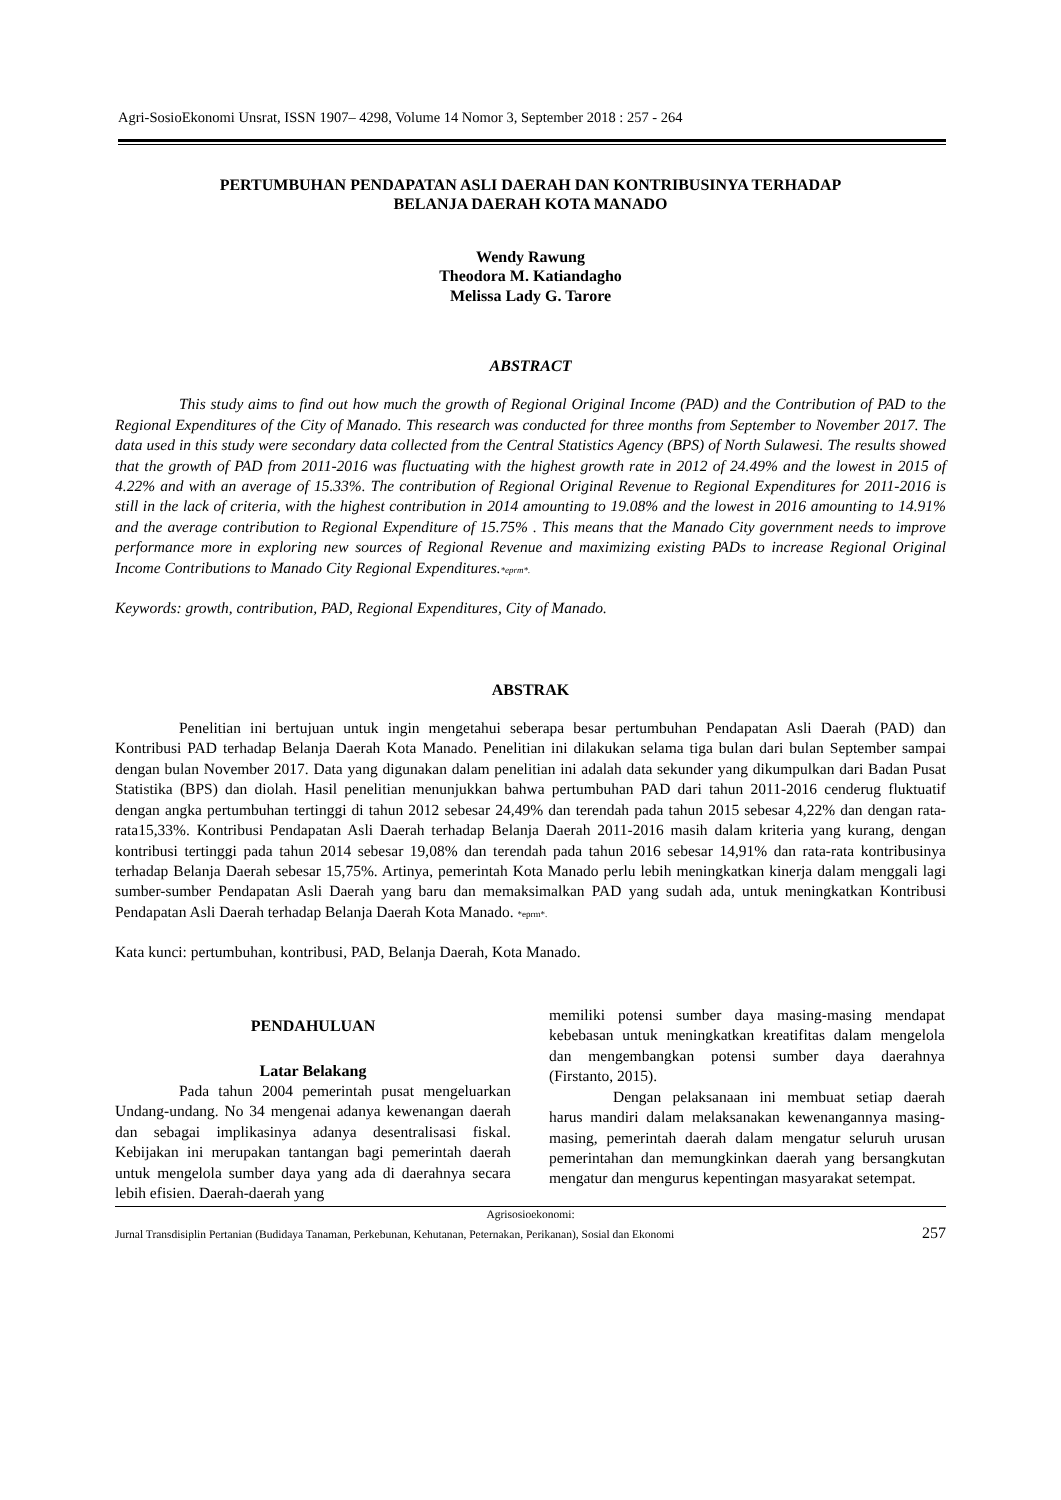Agri-SosioEkonomi Unsrat, ISSN 1907– 4298, Volume 14 Nomor 3, September 2018 : 257 - 264
PERTUMBUHAN PENDAPATAN ASLI DAERAH DAN KONTRIBUSINYA TERHADAP
BELANJA DAERAH KOTA MANADO
Wendy Rawung
Theodora M. Katiandagho
Melissa Lady G. Tarore
ABSTRACT
This study aims to find out how much the growth of Regional Original Income (PAD) and the Contribution of PAD to the Regional Expenditures of the City of Manado. This research was conducted for three months from September to November 2017. The data used in this study were secondary data collected from the Central Statistics Agency (BPS) of North Sulawesi. The results showed that the growth of PAD from 2011-2016 was fluctuating with the highest growth rate in 2012 of 24.49% and the lowest in 2015 of 4.22% and with an average of 15.33%. The contribution of Regional Original Revenue to Regional Expenditures for 2011-2016 is still in the lack of criteria, with the highest contribution in 2014 amounting to 19.08% and the lowest in 2016 amounting to 14.91% and the average contribution to Regional Expenditure of 15.75% . This means that the Manado City government needs to improve performance more in exploring new sources of Regional Revenue and maximizing existing PADs to increase Regional Original Income Contributions to Manado City Regional Expenditures.*eprm*.
Keywords: growth, contribution, PAD, Regional Expenditures, City of Manado.
ABSTRAK
Penelitian ini bertujuan untuk ingin mengetahui seberapa besar pertumbuhan Pendapatan Asli Daerah (PAD) dan Kontribusi PAD terhadap Belanja Daerah Kota Manado. Penelitian ini dilakukan selama tiga bulan dari bulan September sampai dengan bulan November 2017. Data yang digunakan dalam penelitian ini adalah data sekunder yang dikumpulkan dari Badan Pusat Statistika (BPS) dan diolah. Hasil penelitian menunjukkan bahwa pertumbuhan PAD dari tahun 2011-2016 cenderug fluktuatif dengan angka pertumbuhan tertinggi di tahun 2012 sebesar 24,49% dan terendah pada tahun 2015 sebesar 4,22% dan dengan rata-rata15,33%. Kontribusi Pendapatan Asli Daerah terhadap Belanja Daerah 2011-2016 masih dalam kriteria yang kurang, dengan kontribusi tertinggi pada tahun 2014 sebesar 19,08% dan terendah pada tahun 2016 sebesar 14,91% dan rata-rata kontribusinya terhadap Belanja Daerah sebesar 15,75%. Artinya, pemerintah Kota Manado perlu lebih meningkatkan kinerja dalam menggali lagi sumber-sumber Pendapatan Asli Daerah yang baru dan memaksimalkan PAD yang sudah ada, untuk meningkatkan Kontribusi Pendapatan Asli Daerah terhadap Belanja Daerah Kota Manado. *eprm*.
Kata kunci: pertumbuhan, kontribusi, PAD, Belanja Daerah, Kota Manado.
PENDAHULUAN
Latar Belakang
Pada tahun 2004 pemerintah pusat mengeluarkan Undang-undang. No 34 mengenai adanya kewenangan daerah dan sebagai implikasinya adanya desentralisasi fiskal. Kebijakan ini merupakan tantangan bagi pemerintah daerah untuk mengelola sumber daya yang ada di daerahnya secara lebih efisien. Daerah-daerah yang
memiliki potensi sumber daya masing-masing mendapat kebebasan untuk meningkatkan kreatifitas dalam mengelola dan mengembangkan potensi sumber daya daerahnya (Firstanto, 2015).
Dengan pelaksanaan ini membuat setiap daerah harus mandiri dalam melaksanakan kewenangannya masing-masing, pemerintah daerah dalam mengatur seluruh urusan pemerintahan dan memungkinkan daerah yang bersangkutan mengatur dan mengurus kepentingan masyarakat setempat.
Agrisosioekonomi:
Jurnal Transdisiplin Pertanian (Budidaya Tanaman, Perkebunan, Kehutanan, Peternakan, Perikanan), Sosial dan Ekonomi 257